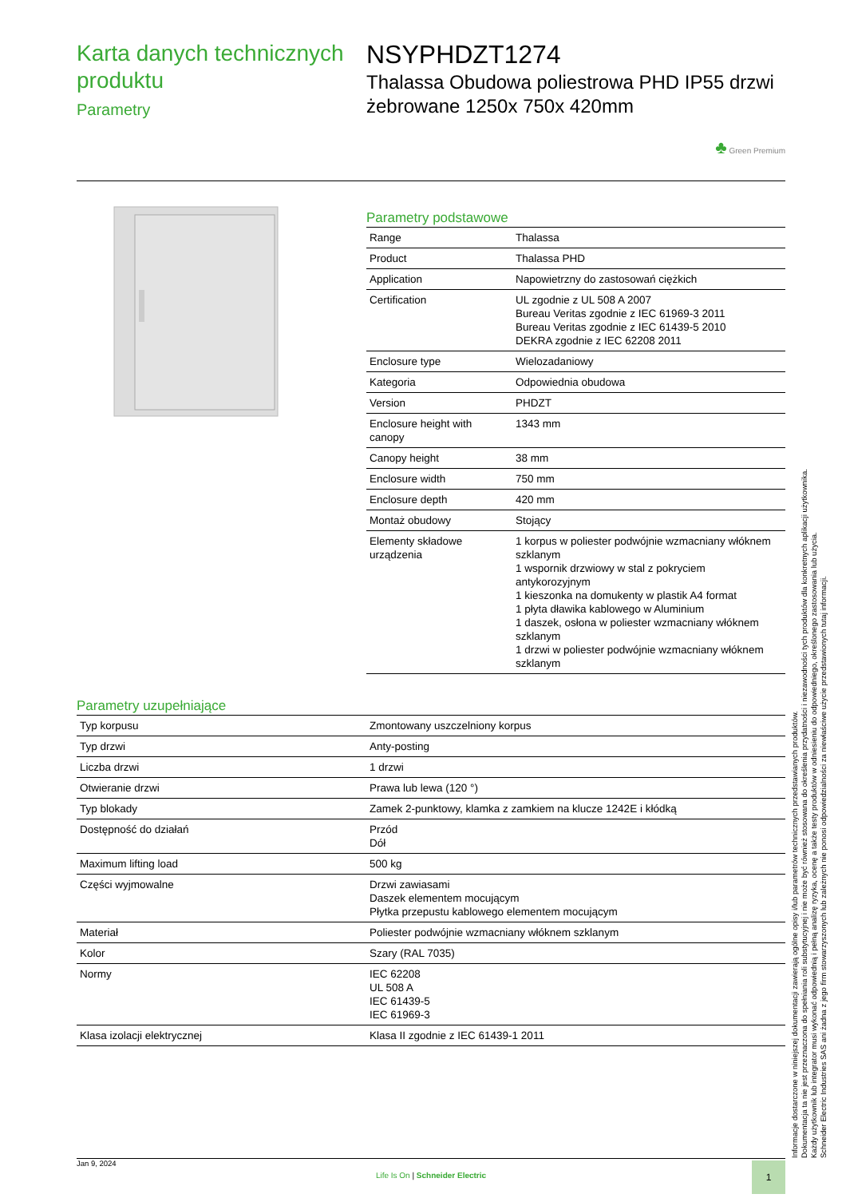Karta danych technicznych produktu
Parametry
NSYPHDZT1274
Thalassa Obudowa poliestrowa PHD IP55 drzwi żebrowane 1250x 750x 420mm
♣ Green Premium
Parametry podstawowe
| Range | Thalassa |
| Product | Thalassa PHD |
| Application | Napowietrzny do zastosowań ciężkich |
| Certification | UL zgodnie z UL 508 A 2007 Bureau Veritas zgodnie z IEC 61969-3 2011 Bureau Veritas zgodnie z IEC 61439-5 2010 DEKRA zgodnie z IEC 62208 2011 |
| Enclosure type | Wielozadaniowy |
| Kategoria | Odpowiednia obudowa |
| Version | PHDZT |
| Enclosure height with canopy | 1343 mm |
| Canopy height | 38 mm |
| Enclosure width | 750 mm |
| Enclosure depth | 420 mm |
| Montaż obudowy | Stojący |
| Elementy składowe urządzenia | 1 korpus w poliester podwójnie wzmacniany włóknem szklanym 1 wspornik drzwiowy w stal z pokryciem antykorozyjnym 1 kieszonka na domukenty w plastik A4 format 1 płyta dławika kablowego w Aluminium 1 daszek, osłona w poliester wzmacniany włóknem szklanym 1 drzwi w poliester podwójnie wzmacniany włóknem szklanym |
Parametry uzupełniające
| Typ korpusu | Zmontowany uszczelniony korpus |
| Typ drzwi | Anty-posting |
| Liczba drzwi | 1 drzwi |
| Otwieranie drzwi | Prawa lub lewa (120 °) |
| Typ blokady | Zamek 2-punktowy, klamka z zamkiem na klucze 1242E i kłódką |
| Dostępność do działań | Przód Dół |
| Maximum lifting load | 500 kg |
| Części wyjmowalne | Drzwi zawiasami Daszek elementem mocującym Płytka przepustu kablowego elementem mocującym |
| Materiał | Poliester podwójnie wzmacniany włóknem szklanym |
| Kolor | Szary (RAL 7035) |
| Normy | IEC 62208 UL 508 A IEC 61439-5 IEC 61969-3 |
| Klasa izolacji elektrycznej | Klasa II zgodnie z IEC 61439-1 2011 |
Informacje dostarczone w niniejszej dokumentacji zawierają ogólne opisy i/lub parametrów technicznych przedstawianych produktów.
Dokumentacja ta nie jest przeznaczona do spełniania roli substytucyjnej i nie może być również stosowana do określenia przydatności i niezawodności tych produktów dla konkretnych aplikacji użytkownika.
Każdy użytkownik lub integrator musi wykonać odpowiednią i pełną analizę ryzyka, ocenę a także testy produktów w odniesieniu do odpowiedniego, określonego zastosowania lub użycia.
Schneider Electric Industries SAS ani żadna z jego firm stowarzyszonych lub zależnych nie ponosi odpowiedzialności za niewłaściwe użycie przedstawionych tutaj informacji.
Jan 9, 2024
Life Is On | Schneider Electric
1